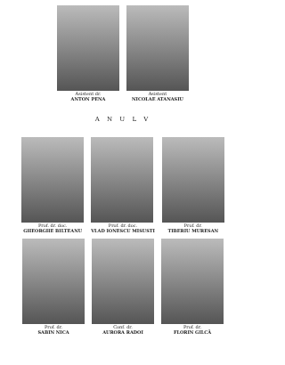Asistent dr.
ANTON PENA
Asistent
NICOLAE ATANASIU
A N U L V
Prof. dr. doc.
GHEORGHE BILTEANU
Prof. dr. doc.
VLAD IONESCU MISUSTI
Prof. dr.
TIBERIU MURESAN
Prof. dr.
SABIN NICA
Conf. dr.
AURORA RADOI
Prof. dr.
FLORIN GILCĂ